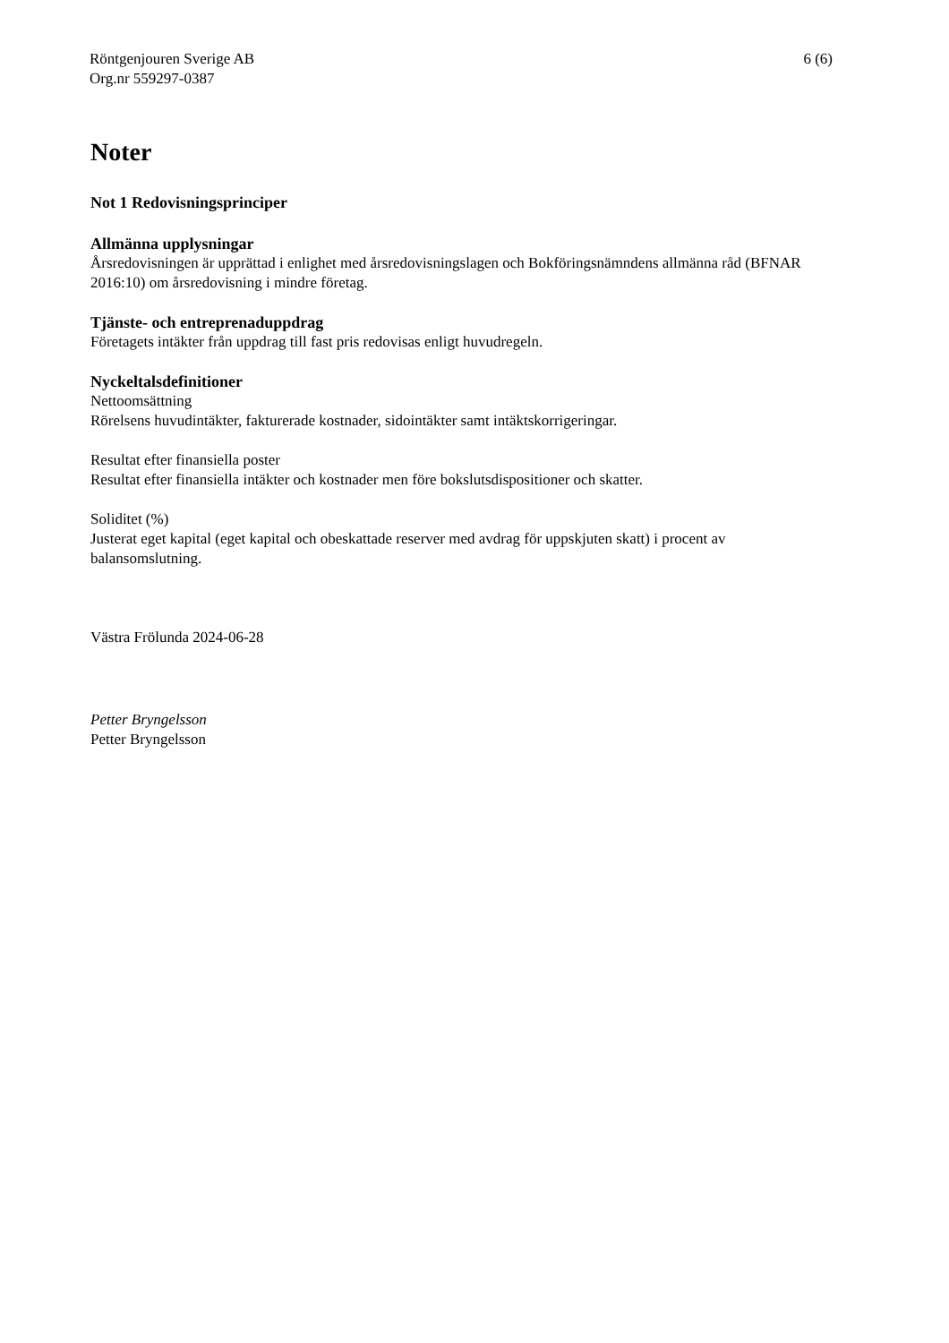Röntgenjouren Sverige AB
Org.nr 559297-0387
6 (6)
Noter
Not 1 Redovisningsprinciper
Allmänna upplysningar
Årsredovisningen är upprättad i enlighet med årsredovisningslagen och Bokföringsnämndens allmänna råd (BFNAR 2016:10) om årsredovisning i mindre företag.
Tjänste- och entreprenaduppdrag
Företagets intäkter från uppdrag till fast pris redovisas enligt huvudregeln.
Nyckeltalsdefinitioner
Nettoomsättning
Rörelsens huvudintäkter, fakturerade kostnader, sidointäkter samt intäktskorrigeringar.
Resultat efter finansiella poster
Resultat efter finansiella intäkter och kostnader men före bokslutsdispositioner och skatter.
Soliditet (%)
Justerat eget kapital (eget kapital och obeskattade reserver med avdrag för uppskjuten skatt) i procent av balansomslutning.
Västra Frölunda 2024-06-28
Petter Bryngelsson
Petter Bryngelsson